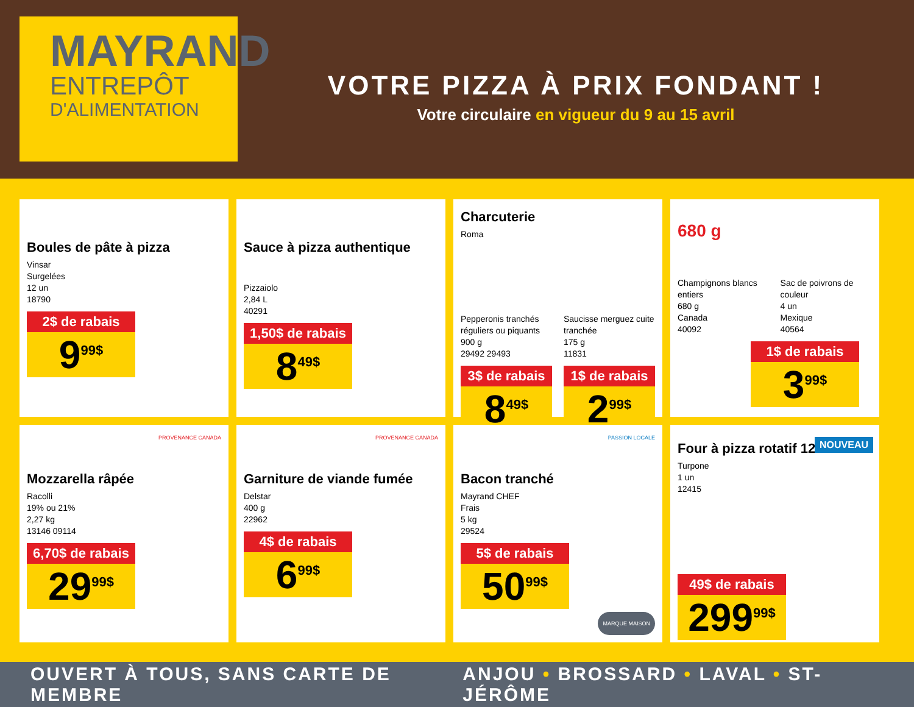MAYRAND
ENTREPÔT
D'ALIMENTATION
VOTRE PIZZA À PRIX FONDANT !
Votre circulaire en vigueur du 9 au 15 avril
Boules de pâte à pizza
Vinsar
Surgelées
12 un
18790
2$ de rabais
9<sup>99$</sup>
Sauce à pizza authentique
Pizzaiolo
2,84 L
40291
1,50$ de rabais
8<sup>49$</sup>
Charcuterie
Roma
Pepperonis tranchés réguliers ou piquants
900 g
29492 29493
3$ de rabais
8<sup>49$</sup>
Saucisse merguez cuite tranchée
175 g
11831
1$ de rabais
2<sup>99$</sup>
680 g
Champignons blancs entiers
680 g
Canada
40092
Sac de poivrons de couleur
4 un
Mexique
40564
1$ de rabais
3<sup>99$</sup>
PROVENANCE CANADA
Mozzarella râpée
Racolli
19% ou 21%
2,27 kg
13146 09114
6,70$ de rabais
29<sup>99$</sup>
PROVENANCE CANADA
Garniture de viande fumée
Delstar
400 g
22962
4$ de rabais
6<sup>99$</sup>
PASSION LOCALE
Bacon tranché
Mayrand CHEF
Frais
5 kg
29524
5$ de rabais
50<sup>99$</sup>
MARQUE MAISON
NOUVEAU
Four à pizza rotatif 12"
Turpone
1 un
12415
49$ de rabais
299<sup>99$</sup>
OUVERT À TOUS, SANS CARTE DE MEMBRE ANJOU • BROSSARD • LAVAL • ST-JÉRÔME